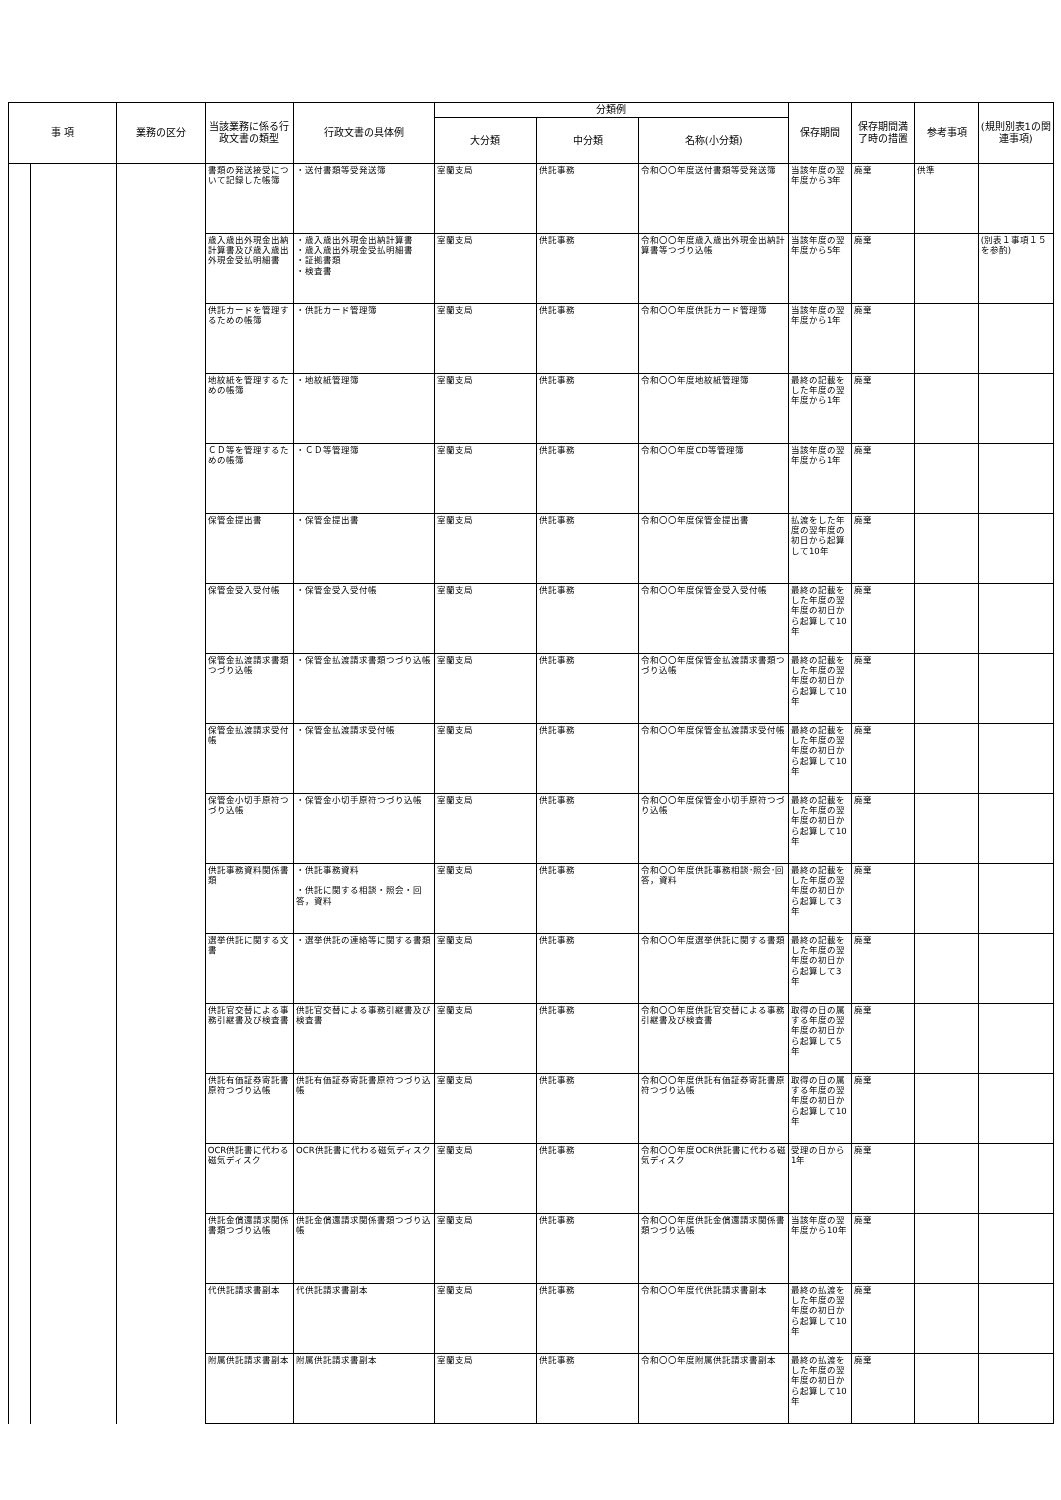| 事 項 | | 業務の区分 | 当該業務に係る行政文書の類型 | 行政文書の具体例 | 分類例 | | | 保存期間 | 保存期間満了時の措置 | 参考事項 | (規則別表1の関連事項) |
| --- | --- | --- | --- | --- | --- | --- | --- | --- | --- | --- | --- |
| | | | | | 大分類 | 中分類 | 名称(小分類) | | | | |
| | | | 書類の発送接受について記録した帳簿 | ・送付書類等受発送簿 | 室蘭支局 | 供託事務 | 令和〇〇年度送付書類等受発送簿 | 当該年度の翌年度から3年 | 廃棄 | 供準 | |
| | | | 歳入歳出外現金出納計算書及び歳入歳出外現金受払明細書 | ・歳入歳出外現金出納計算書 ・歳入歳出外現金受払明細書 ・証拠書類 ・検査書 | 室蘭支局 | 供託事務 | 令和〇〇年度歳入歳出外現金出納計算書等つづり込帳 | 当該年度の翌年度から5年 | 廃棄 | | (別表１事項１５を参酌) |
| | | | 供託カードを管理するための帳簿 | ・供託カード管理簿 | 室蘭支局 | 供託事務 | 令和〇〇年度供託カード管理簿 | 当該年度の翌年度から1年 | 廃棄 | | |
| | | | 地紋紙を管理するための帳簿 | ・地紋紙管理簿 | 室蘭支局 | 供託事務 | 令和〇〇年度地紋紙管理簿 | 最終の記載をした年度の翌年度から1年 | 廃棄 | | |
| | | | ＣＤ等を管理するための帳簿 | ・ＣＤ等管理簿 | 室蘭支局 | 供託事務 | 令和〇〇年度CD等管理簿 | 当該年度の翌年度から1年 | 廃棄 | | |
| | | | 保管金提出書 | ・保管金提出書 | 室蘭支局 | 供託事務 | 令和〇〇年度保管金提出書 | 払渡をした年度の翌年度の初日から起算して10年 | 廃棄 | | |
| | | | 保管金受入受付帳 | ・保管金受入受付帳 | 室蘭支局 | 供託事務 | 令和〇〇年度保管金受入受付帳 | 最終の記載をした年度の翌年度の初日から起算して10年 | 廃棄 | | |
| | | | 保管金払渡請求書類つづり込帳 | ・保管金払渡請求書類つづり込帳 | 室蘭支局 | 供託事務 | 令和〇〇年度保管金払渡請求書類つづり込帳 | 最終の記載をした年度の翌年度の初日から起算して10年 | 廃棄 | | |
| | | | 保管金払渡請求受付帳 | ・保管金払渡請求受付帳 | 室蘭支局 | 供託事務 | 令和〇〇年度保管金払渡請求受付帳 | 最終の記載をした年度の翌年度の初日から起算して10年 | 廃棄 | | |
| | | | 保管金小切手原符つづり込帳 | ・保管金小切手原符つづり込帳 | 室蘭支局 | 供託事務 | 令和〇〇年度保管金小切手原符つづり込帳 | 最終の記載をした年度の翌年度の初日から起算して10年 | 廃棄 | | |
| | | | 供託事務資料関係書類 | ・供託事務資料 ・供託に関する相談・照会・回答，資料 | 室蘭支局 | 供託事務 | 令和〇〇年度供託事務相談･照会･回答，資料 | 最終の記載をした年度の翌年度の初日から起算して3年 | 廃棄 | | |
| | | | 選挙供託に関する文書 | ・選挙供託の連絡等に関する書類 | 室蘭支局 | 供託事務 | 令和〇〇年度選挙供託に関する書類 | 最終の記載をした年度の翌年度の初日から起算して3年 | 廃棄 | | |
| | | | 供託官交替による事務引継書及び検査書 | 供託官交替による事務引継書及び検査書 | 室蘭支局 | 供託事務 | 令和〇〇年度供託官交替による事務引継書及び検査書 | 取得の日の属する年度の翌年度の初日から起算して5年 | 廃棄 | | |
| | | | 供託有価証券寄託書原符つづり込帳 | 供託有価証券寄託書原符つづり込帳 | 室蘭支局 | 供託事務 | 令和〇〇年度供託有価証券寄託書原符つづり込帳 | 取得の日の属する年度の翌年度の初日から起算して10年 | 廃棄 | | |
| | | | OCR供託書に代わる磁気ディスク | OCR供託書に代わる磁気ディスク | 室蘭支局 | 供託事務 | 令和〇〇年度OCR供託書に代わる磁気ディスク | 受理の日から1年 | 廃棄 | | |
| | | | 供託金償還請求関係書類つづり込帳 | 供託金償還請求関係書類つづり込帳 | 室蘭支局 | 供託事務 | 令和〇〇年度供託金償還請求関係書類つづり込帳 | 当該年度の翌年度から10年 | 廃棄 | | |
| | | | 代供託請求書副本 | 代供託請求書副本 | 室蘭支局 | 供託事務 | 令和〇〇年度代供託請求書副本 | 最終の払渡をした年度の翌年度の初日から起算して10年 | 廃棄 | | |
| | | | 附属供託請求書副本 | 附属供託請求書副本 | 室蘭支局 | 供託事務 | 令和〇〇年度附属供託請求書副本 | 最終の払渡をした年度の翌年度の初日から起算して10年 | 廃棄 | | |